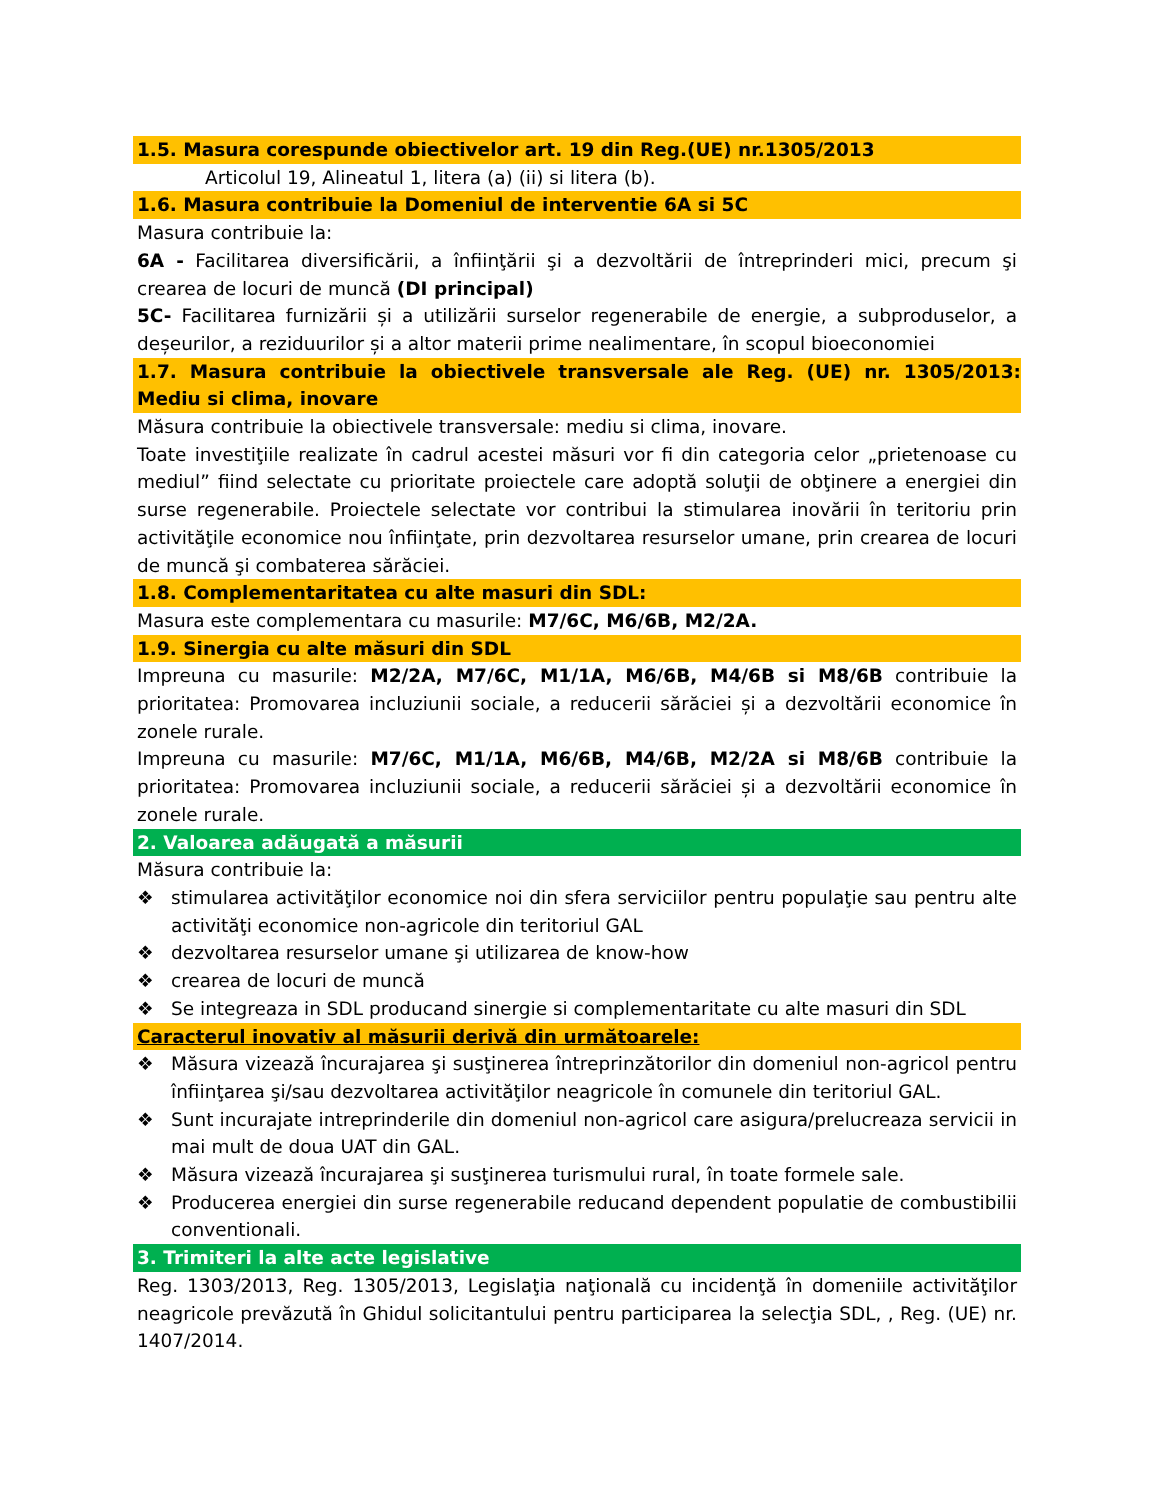1.5. Masura corespunde obiectivelor art. 19 din Reg.(UE) nr.1305/2013
Articolul 19, Alineatul 1, litera (a) (ii) si litera (b).
1.6. Masura contribuie la Domeniul de interventie 6A si 5C
Masura contribuie la:
6A - Facilitarea diversificării, a înfiinţării şi a dezvoltării de întreprinderi mici, precum şi crearea de locuri de muncă (DI principal)
5C- Facilitarea furnizării și a utilizării surselor regenerabile de energie, a subproduselor, a deșeurilor, a reziduurilor și a altor materii prime nealimentare, în scopul bioeconomiei
1.7. Masura contribuie la obiectivele transversale ale Reg. (UE) nr. 1305/2013: Mediu si clima, inovare
Măsura contribuie la obiectivele transversale: mediu si clima, inovare.
Toate investiţiile realizate în cadrul acestei măsuri vor fi din categoria celor „prietenoase cu mediul” fiind selectate cu prioritate proiectele care adoptă soluţii de obţinere a energiei din surse regenerabile. Proiectele selectate vor contribui la stimularea inovării în teritoriu prin activităţile economice nou înfiinţate, prin dezvoltarea resurselor umane, prin crearea de locuri de muncă şi combaterea sărăciei.
1.8. Complementaritatea cu alte masuri din SDL:
Masura este complementara cu masurile: M7/6C, M6/6B, M2/2A.
1.9. Sinergia cu alte măsuri din SDL
Impreuna cu masurile: M2/2A, M7/6C, M1/1A, M6/6B, M4/6B si M8/6B contribuie la prioritatea: Promovarea incluziunii sociale, a reducerii sărăciei și a dezvoltării economice în zonele rurale.
Impreuna cu masurile: M7/6C, M1/1A, M6/6B, M4/6B, M2/2A si M8/6B contribuie la prioritatea: Promovarea incluziunii sociale, a reducerii sărăciei și a dezvoltării economice în zonele rurale.
2. Valoarea adăugată a măsurii
Măsura contribuie la:
❖ stimularea activităţilor economice noi din sfera serviciilor pentru populaţie sau pentru alte activităţi economice non-agricole din teritoriul GAL
❖ dezvoltarea resurselor umane şi utilizarea de know-how
❖ crearea de locuri de muncă
❖ Se integreaza in SDL producand sinergie si complementaritate cu alte masuri din SDL
Caracterul inovativ al măsurii derivă din următoarele:
❖ Măsura vizează încurajarea şi susţinerea întreprinzătorilor din domeniul non-agricol pentru înfiinţarea şi/sau dezvoltarea activităţilor neagricole în comunele din teritoriul GAL.
❖ Sunt incurajate intreprinderile din domeniul non-agricol care asigura/prelucreaza servicii in mai mult de doua UAT din GAL.
❖ Măsura vizează încurajarea şi susţinerea turismului rural, în toate formele sale.
❖ Producerea energiei din surse regenerabile reducand dependent populatie de combustibilii conventionali.
3. Trimiteri la alte acte legislative
Reg. 1303/2013, Reg. 1305/2013, Legislaţia naţională cu incidenţă în domeniile activităţilor neagricole prevăzută în Ghidul solicitantului pentru participarea la selecţia SDL, , Reg. (UE) nr. 1407/2014.